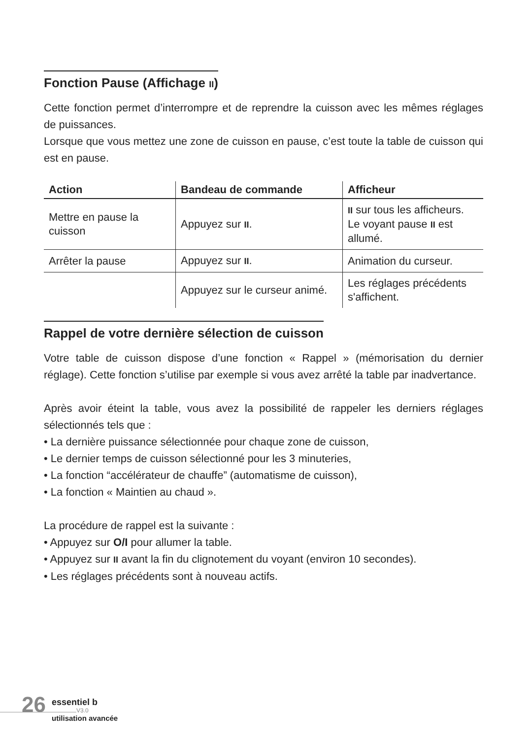Fonction Pause (Affichage II)
Cette fonction permet d’interrompre et de reprendre la cuisson avec les mêmes réglages de puissances.
Lorsque que vous mettez une zone de cuisson en pause, c’est toute la table de cuisson qui est en pause.
| Action | Bandeau de commande | Afficheur |
| --- | --- | --- |
| Mettre en pause la cuisson | Appuyez sur II . | II sur tous les afficheurs. Le voyant pause II est allumé. |
| Arrêter la pause | Appuyez sur II . | Animation du curseur. |
| | Appuyez sur le curseur animé. | Les réglages précédents s'affichent. |
Rappel de votre dernière sélection de cuisson
Votre table de cuisson dispose d’une fonction « Rappel » (mémorisation du dernier réglage). Cette fonction s’utilise par exemple si vous avez arrêté la table par inadvertance.
Après avoir éteint la table, vous avez la possibilité de rappeler les derniers réglages sélectionnés tels que :
• La dernière puissance sélectionnée pour chaque zone de cuisson,
• Le dernier temps de cuisson sélectionné pour les 3 minuteries,
• La fonction “accélérateur de chauffe” (automatisme de cuisson),
• La fonction « Maintien au chaud ».
La procédure de rappel est la suivante :
• Appuyez sur O/I pour allumer la table.
• Appuyez sur II avant la fin du clignotement du voyant (environ 10 secondes).
• Les réglages précédents sont à nouveau actifs.
26 essentiel b
V3.0
utilisation avancée